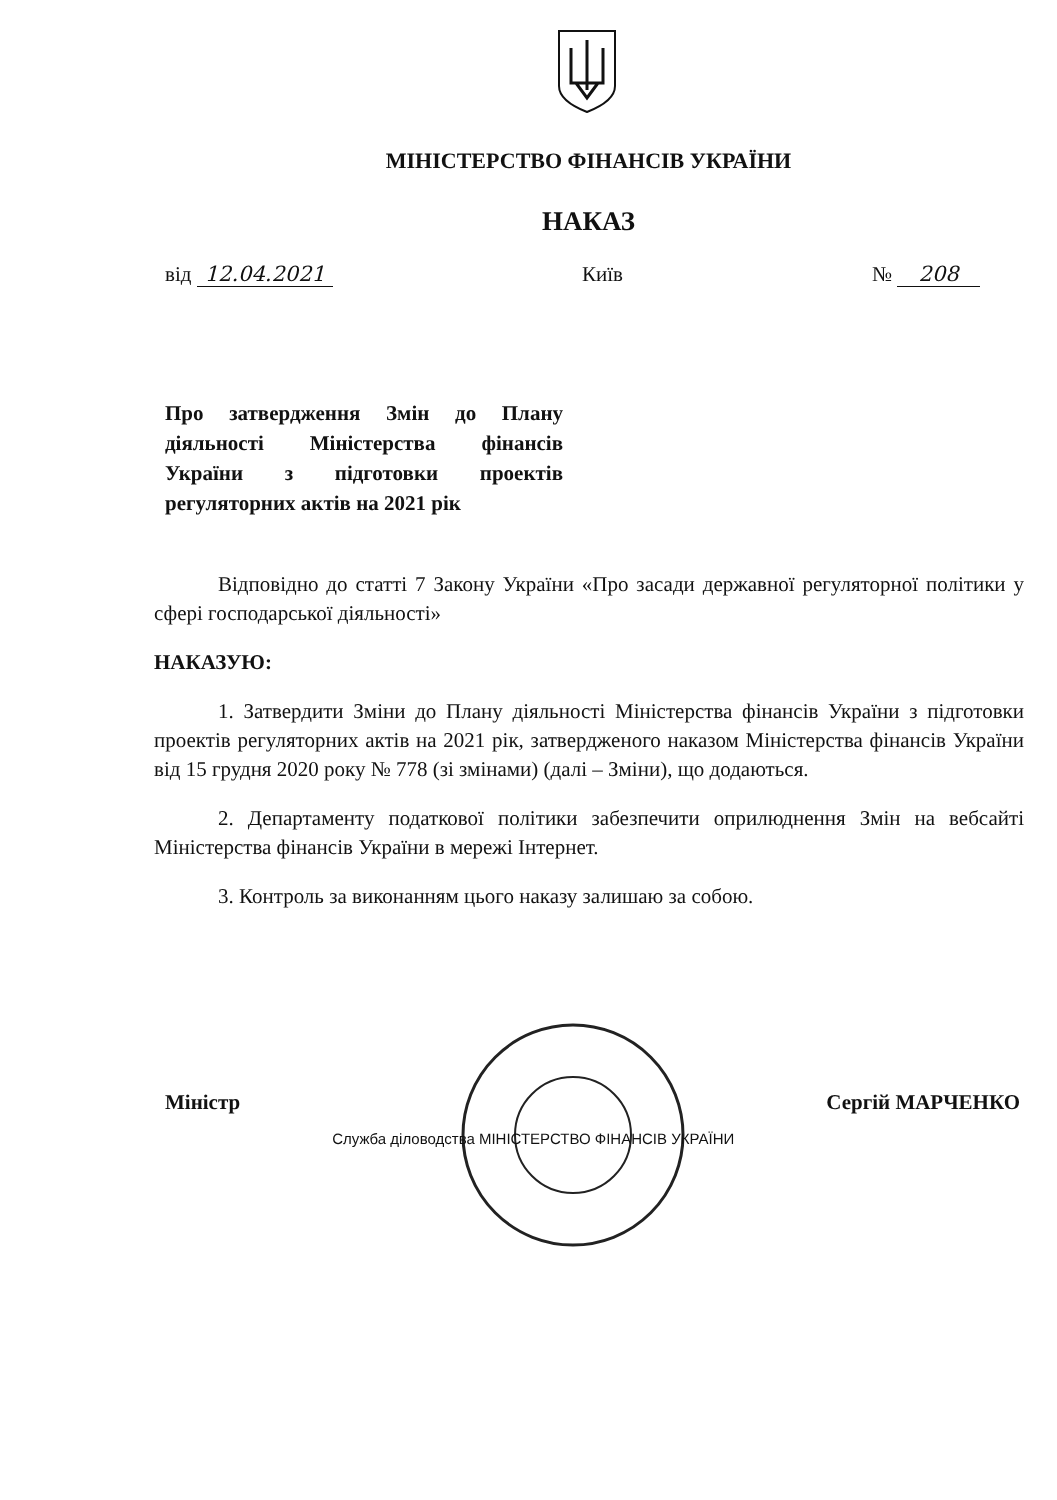МІНІСТЕРСТВО ФІНАНСІВ УКРАЇНИ
НАКАЗ
від 12.04.2021 Київ № 208
Про затвердження Змін до Плану діяльності Міністерства фінансів України з підготовки проектів регуляторних актів на 2021 рік
Відповідно до статті 7 Закону України «Про засади державної регуляторної політики у сфері господарської діяльності»
НАКАЗУЮ:
1. Затвердити Зміни до Плану діяльності Міністерства фінансів України з підготовки проектів регуляторних актів на 2021 рік, затвердженого наказом Міністерства фінансів України від 15 грудня 2020 року № 778 (зі змінами) (далі – Зміни), що додаються.
2. Департаменту податкової політики забезпечити оприлюднення Змін на вебсайті Міністерства фінансів України в мережі Інтернет.
3. Контроль за виконанням цього наказу залишаю за собою.
Міністр Служба діловодства МІНІСТЕРСТВО ФІНАНСІВ УКРАЇНИ Сергій МАРЧЕНКО